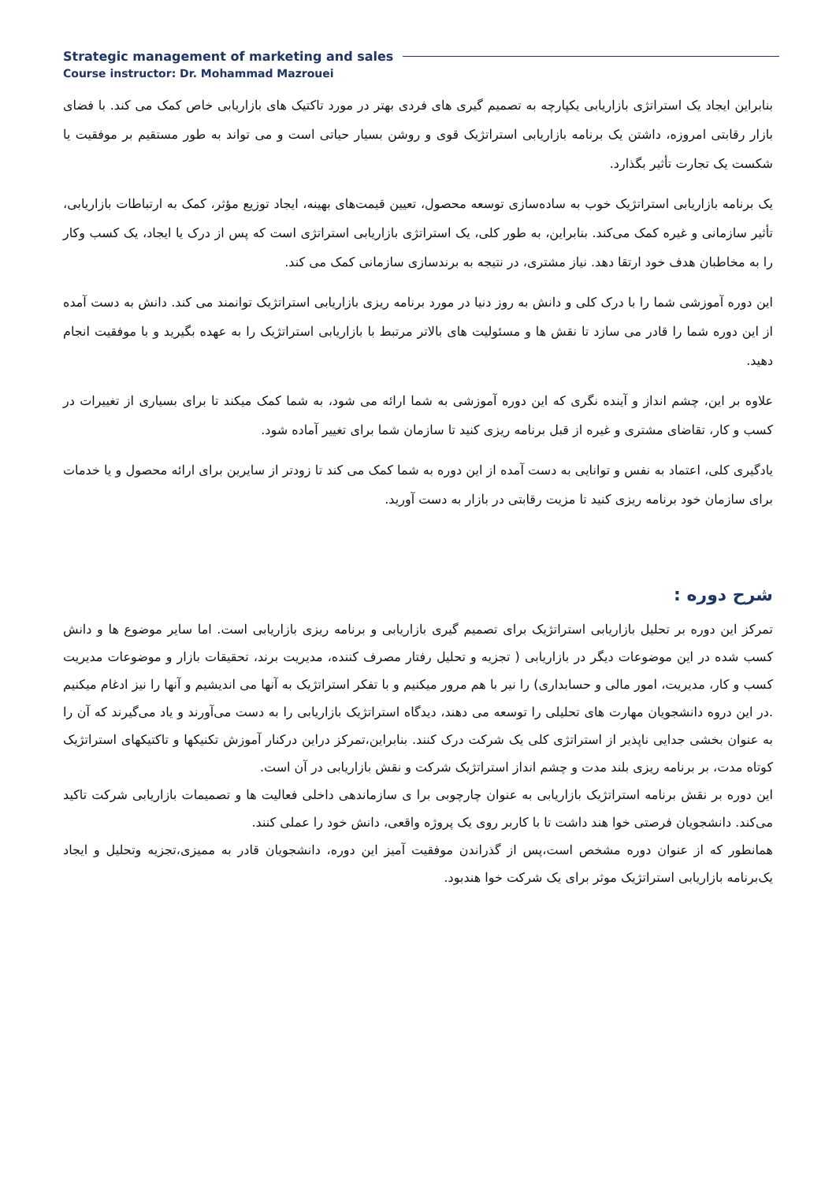Strategic management of marketing and sales
Course instructor: Dr. Mohammad Mazrouei
بنابراین ایجاد یک استراتژی بازاریابی یکپارچه به تصمیم گیری های فردی بهتر در مورد تاکتیک های بازاریابی خاص کمک می کند. با فضای بازار رقابتی امروزه، داشتن یک برنامه بازاریابی استراتژیک قوی و روشن بسیار حیاتی است و می تواند به طور مستقیم بر موفقیت یا شکست یک تجارت تأثیر بگذارد.
یک برنامه بازاریابی استراتژیک خوب به ساده‌سازی توسعه محصول، تعیین قیمت‌های بهینه، ایجاد توزیع مؤثر، کمک به ارتباطات بازاریابی، تأثیر سازمانی و غیره کمک می‌کند. بنابراین، به طور کلی، یک استراتژی بازاریابی استراتژی است که پس از درک یا ایجاد، یک کسب وکار را به مخاطبان هدف خود ارتقا دهد. نیاز مشتری، در نتیجه به برندسازی سازمانی کمک می کند.
این دوره آموزشی شما را با درک کلی و دانش به روز دنیا در مورد برنامه ریزی بازاریابی استراتژیک توانمند می کند. دانش به دست آمده از این دوره شما را قادر می سازد تا نقش ها و مسئولیت های بالاتر مرتبط با بازاریابی استراتژیک را به عهده بگیرید و با موفقیت انجام دهید.
علاوه بر این، چشم انداز و آینده نگری که این دوره آموزشی به شما ارائه می شود، به شما کمک میکند تا برای بسیاری از تغییرات در کسب و کار، تقاضای مشتری و غیره از قبل برنامه ریزی کنید تا سازمان شما برای تغییر آماده شود.
یادگیری کلی، اعتماد به نفس و توانایی به دست آمده از این دوره به شما کمک می کند تا زودتر از سایرین برای ارائه محصول و یا خدمات برای سازمان خود برنامه ریزی کنید تا مزیت رقابتی در بازار به دست آورید.
شرح دوره :
تمرکز این دوره بر تحلیل بازاریابی استراتژیک برای تصمیم گیری بازاریابی و برنامه ریزی بازاریابی است. اما سایر موضوع ها و دانش کسب شده در این موضوعات دیگر در بازاریابی ( تجزیه و تحلیل رفتار مصرف کننده، مدیریت برند، تحقیقات بازار و موضوعات مدیریت کسب و کار، مدیریت، امور مالی و حسابداری) را نیر با هم مرور میکنیم و با تفکر استراتژیک به آنها می اندیشیم و آنها را نیز ادغام میکنیم .در این دروه دانشجویان مهارت های تحلیلی را توسعه می دهند، دیدگاه استراتژیک بازاریابی را به دست می‌آورند و یاد می‌گیرند که آن را به عنوان بخشی جدایی ناپذیر از استراتژی کلی یک شرکت درک کنند. بنابراین،تمرکز دراین درکنار آموزش تکنیکها و تاکتیکهای استراتژیک کوتاه مدت، بر برنامه ریزی بلند مدت و چشم انداز استراتژیک شرکت و نقش بازاریابی در آن است.
این دوره بر نقش برنامه استراتژیک بازاریابی به عنوان چارچوبی برا ی سازماندهی داخلی فعالیت ها و تصمیمات بازاریابی شرکت تاکید می‌کند. دانشجویان فرصتی خوا هند داشت تا با کاربر روی یک پروژه واقعی، دانش خود را عملی کنند.
همانطور که از عنوان دوره مشخص است،پس از گذراندن موفقیت آمیز این دوره، دانشجویان قادر به ممیزی،تجزیه وتحلیل و ایجاد یک‌برنامه بازاریابی استراتژیک موثر برای یک شرکت خوا هندبود.